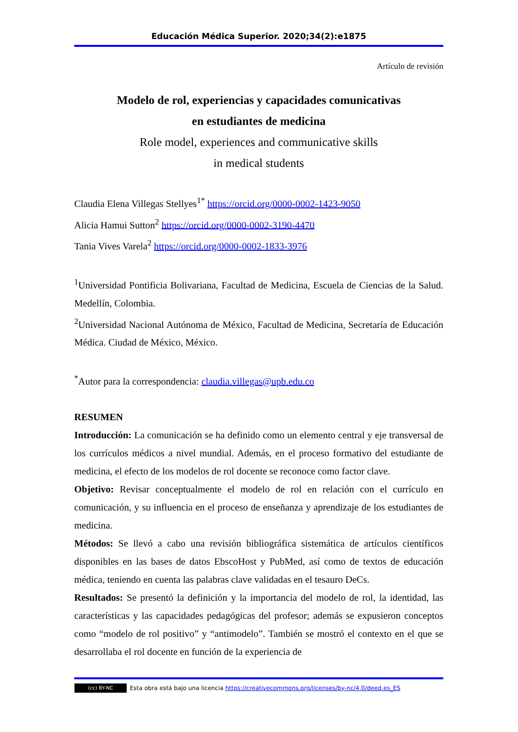Educación Médica Superior. 2020;34(2):e1875
Artículo de revisión
Modelo de rol, experiencias y capacidades comunicativas
en estudiantes de medicina
Role model, experiences and communicative skills
in medical students
Claudia Elena Villegas Stellyes<sup>1*</sup> https://orcid.org/0000-0002-1423-9050
Alicia Hamui Sutton<sup>2</sup> https://orcid.org/0000-0002-3190-4470
Tania Vives Varela<sup>2</sup> https://orcid.org/0000-0002-1833-3976
<sup>1</sup> Universidad Pontificia Bolivariana, Facultad de Medicina, Escuela de Ciencias de la Salud. Medellín, Colombia.
<sup>2</sup> Universidad Nacional Autónoma de México, Facultad de Medicina, Secretaría de Educación Médica. Ciudad de México, México.
<sup>*</sup> Autor para la correspondencia: claudia.villegas@upb.edu.co
RESUMEN
Introducción: La comunicación se ha definido como un elemento central y eje transversal de los currículos médicos a nivel mundial. Además, en el proceso formativo del estudiante de medicina, el efecto de los modelos de rol docente se reconoce como factor clave.
Objetivo: Revisar conceptualmente el modelo de rol en relación con el currículo en comunicación, y su influencia en el proceso de enseñanza y aprendizaje de los estudiantes de medicina.
Métodos: Se llevó a cabo una revisión bibliográfica sistemática de artículos científicos disponibles en las bases de datos EbscoHost y PubMed, así como de textos de educación médica, teniendo en cuenta las palabras clave validadas en el tesauro DeCs.
Resultados: Se presentó la definición y la importancia del modelo de rol, la identidad, las características y las capacidades pedagógicas del profesor; además se expusieron conceptos como “modelo de rol positivo” y “antimodelo”. También se mostró el contexto en el que se desarrollaba el rol docente en función de la experiencia de
(cc) BY-NC Esta obra está bajo una licencia https://creativecommons.org/licenses/by-nc/4.0/deed.es_ES